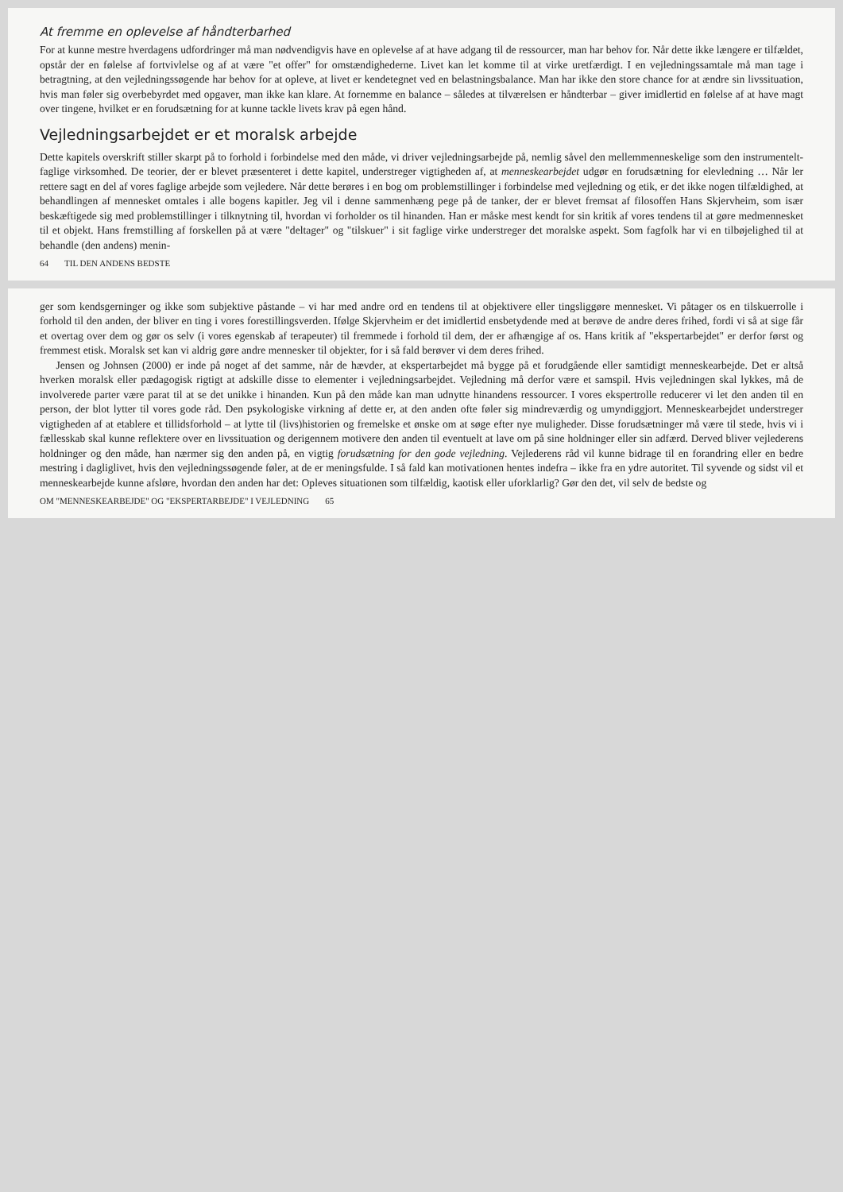At fremme en oplevelse af håndterbarhed
For at kunne mestre hverdagens udfordringer må man nødvendigvis have en oplevelse af at have adgang til de ressourcer, man har behov for. Når dette ikke længere er tilfældet, opstår der en følelse af fortvivlelse og af at være "et offer" for omstændighederne. Livet kan let komme til at virke uretfærdigt. I en vejledningssamtale må man tage i betragtning, at den vejledningssøgende har behov for at opleve, at livet er kendetegnet ved en belastningsbalance. Man har ikke den store chance for at ændre sin livssituation, hvis man føler sig overbebyrdet med opgaver, man ikke kan klare. At fornemme en balance – således at tilværelsen er håndterbar – giver imidlertid en følelse af at have magt over tingene, hvilket er en forudsætning for at kunne tackle livets krav på egen hånd.
Vejledningsarbejdet er et moralsk arbejde
Dette kapitels overskrift stiller skarpt på to forhold i forbindelse med den måde, vi driver vejledningsarbejde på, nemlig såvel den mellemmenneskelige som den instrumentelt-faglige virksomhed. De teorier, der er blevet præsenteret i dette kapitel, understreger vigtigheden af, at menneskearbejdet udgør en forudsætning for elevledning … Når ler rettere sagt en del af vores faglige arbejde som vejledere. Når dette berøres i en bog om problemstillinger i forbindelse med vejledning og etik, er det ikke nogen tilfældighed, at behandlingen af mennesket omtales i alle bogens kapitler. Jeg vil i denne sammenhæng pege på de tanker, der er blevet fremsat af filosoffen Hans Skjervheim, som især beskæftigede sig med problemstillinger i tilknytning til, hvordan vi forholder os til hinanden. Han er måske mest kendt for sin kritik af vores tendens til at gøre medmennesket til et objekt. Hans fremstilling af forskellen på at være "deltager" og "tilskuer" i sit faglige virke understreger det moralske aspekt. Som fagfolk har vi en tilbøjelighed til at behandle (den andens) menin-
64 TIL DEN ANDENS BEDSTE
ger som kendsgerninger og ikke som subjektive påstande – vi har med andre ord en tendens til at objektivere eller tingsliggøre mennesket. Vi påtager os en tilskuerrolle i forhold til den anden, der bliver en ting i vores forestillingsverden. Ifølge Skjervheim er det imidlertid ensbetydende med at berøve de andre deres frihed, fordi vi så at sige får et overtag over dem og gør os selv (i vores egenskab af terapeuter) til fremmede i forhold til dem, der er afhængige af os. Hans kritik af "ekspertarbejdet" er derfor først og fremmest etisk. Moralsk set kan vi aldrig gøre andre mennesker til objekter, for i så fald berøver vi dem deres frihed.
Jensen og Johnsen (2000) er inde på noget af det samme, når de hævder, at ekspertarbejdet må bygge på et forudgående eller samtidigt menneskearbejde. Det er altså hverken moralsk eller pædagogisk rigtigt at adskille disse to elementer i vejledningsarbejdet. Vejledning må derfor være et samspil. Hvis vejledningen skal lykkes, må de involverede parter være parat til at se det unikke i hinanden. Kun på den måde kan man udnytte hinandens ressourcer. I vores ekspertrolle reducerer vi let den anden til en person, der blot lytter til vores gode råd. Den psykologiske virkning af dette er, at den anden ofte føler sig mindreværdig og umyndiggjort. Menneskearbejdet understreger vigtigheden af at etablere et tillidsforhold – at lytte til (livs)historien og fremelske et ønske om at søge efter nye muligheder. Disse forudsætninger må være til stede, hvis vi i fællesskab skal kunne reflektere over en livssituation og derigennem motivere den anden til eventuelt at lave om på sine holdninger eller sin adfærd. Derved bliver vejlederens holdninger og den måde, han nærmer sig den anden på, en vigtig forudsætning for den gode vejledning. Vejlederens råd vil kunne bidrage til en forandring eller en bedre mestring i dagliglivet, hvis den vejledningssøgende føler, at de er meningsfulde. I så fald kan motivationen hentes indefra – ikke fra en ydre autoritet. Til syvende og sidst vil et menneskearbejde kunne afsløre, hvordan den anden har det: Opleves situationen som tilfældig, kaotisk eller uforklarlig? Gør den det, vil selv de bedste og
OM "MENNESKEARBEJDE" OG "EKSPERTARBEJDE" I VEJLEDNING 65